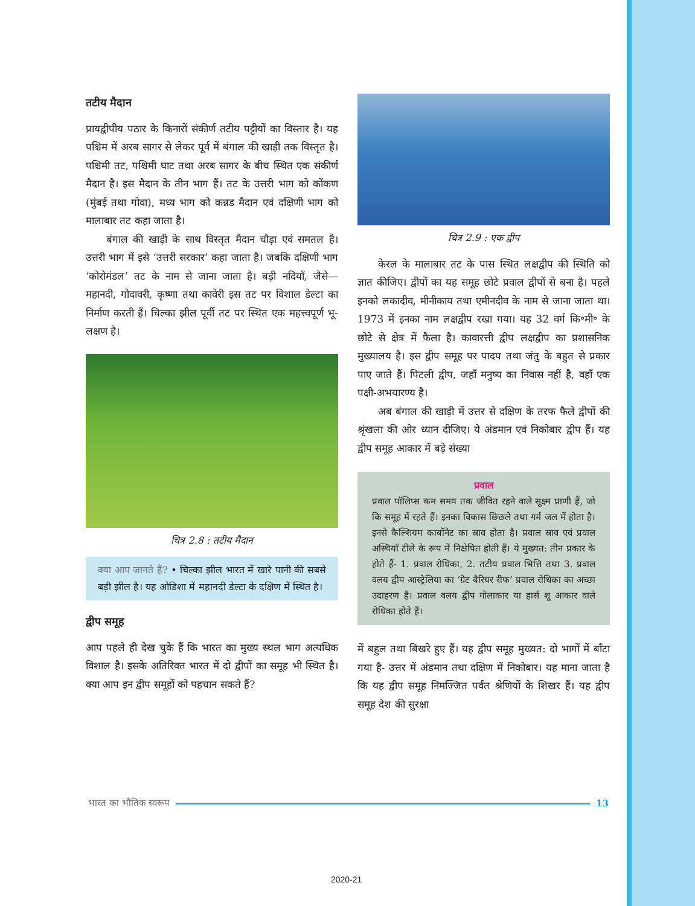तटीय मैदान
प्रायद्वीपीय पठार के किनारों संकीर्ण तटीय पट्टीयों का विस्तार है। यह पश्चिम में अरब सागर से लेकर पूर्व में बंगाल की खाड़ी तक विस्तृत है। पश्चिमी तट, पश्चिमी घाट तथा अरब सागर के बीच स्थित एक संकीर्ण मैदान है। इस मैदान के तीन भाग हैं। तट के उत्तरी भाग को कोंकण (मुंबई तथा गोवा), मध्य भाग को कन्नड मैदान एवं दक्षिणी भाग को मालाबार तट कहा जाता है।
बंगाल की खाड़ी के साथ विस्तृत मैदान चौड़ा एवं समतल है। उत्तरी भाग में इसे ‘उत्तरी सरकार’ कहा जाता है। जबकि दक्षिणी भाग ‘कोरोमंडल’ तट के नाम से जाना जाता है। बड़ी नदियाँ, जैसे— महानदी, गोदावरी, कृष्णा तथा कावेरी इस तट पर विशाल डेल्टा का निर्माण करती हैं। चिल्का झील पूर्वी तट पर स्थित एक महत्त्वपूर्ण भू-लक्षण है।
चित्र 2.8 : तटीय मैदान
क्या आप जानते हैं? • चिल्का झील भारत में खारे पानी की सबसे बड़ी झील है। यह ओडिशा में महानदी डेल्टा के दक्षिण में स्थित है।
द्वीप समूह
आप पहले ही देख चुके हैं कि भारत का मुख्य स्थल भाग अत्यधिक विशाल है। इसके अतिरिक्त भारत में दो द्वीपों का समूह भी स्थित है। क्या आप इन द्वीप समूहों को पहचान सकते हैं?
चित्र 2.9 : एक द्वीप
केरल के मालाबार तट के पास स्थित लक्षद्वीप की स्थिति को ज्ञात कीजिए। द्वीपों का यह समूह छोटे प्रवाल द्वीपों से बना है। पहले इनको लकादीव, मीनीकाय तथा एमीनदीव के नाम से जाना जाता था। 1973 में इनका नाम लक्षद्वीप रखा गया। यह 32 वर्ग कि॰मी॰ के छोटे से क्षेत्र में फैला है। कावारत्ती द्वीप लक्षद्वीप का प्रशासनिक मुख्यालय है। इस द्वीप समूह पर पादप तथा जंतु के बहुत से प्रकार पाए जाते हैं। पिटली द्वीप, जहाँ मनुष्य का निवास नहीं है, वहाँ एक पक्षी-अभयारण्य है।
अब बंगाल की खाड़ी में उत्तर से दक्षिण के तरफ फैले द्वीपों की श्रृंखला की ओर ध्यान दीजिए। ये अंडमान एवं निकोबार द्वीप हैं। यह द्वीप समूह आकार में बड़े संख्या
प्रवाल
प्रवाल पॉलिप्स कम समय तक जीवित रहने वाले सूक्ष्म प्राणी हैं, जो कि समूह में रहते हैं। इनका विकास छिछले तथा गर्म जल में होता है। इनसे कैल्शियम कार्बोनेट का स्राव होता है। प्रवाल स्राव एवं प्रवाल अस्थियाँ टीले के रूप में निक्षेपित होती हैं। ये मुख्यत: तीन प्रकार के होते हैं- 1. प्रवाल रोधिका, 2. तटीय प्रवाल भित्ति तथा 3. प्रवाल वलय द्वीप आस्ट्रेलिया का ‘ग्रेट बैरियर रीफ’ प्रवाल रोधिका का अच्छा उदाहरण है। प्रवाल वलय द्वीप गोलाकार या हार्स शू आकार वाले रोधिका होते हैं।
में बहुल तथा बिखरे हुए हैं। यह द्वीप समूह मुख्यत: दो भागों में बाँटा गया है- उत्तर में अंडमान तथा दक्षिण में निकोबार। यह माना जाता है कि यह द्वीप समूह निमज्जित पर्वत श्रेणियों के शिखर हैं। यह द्वीप समूह देश की सुरक्षा
भारत का भौतिक स्वरूप 13
2020-21